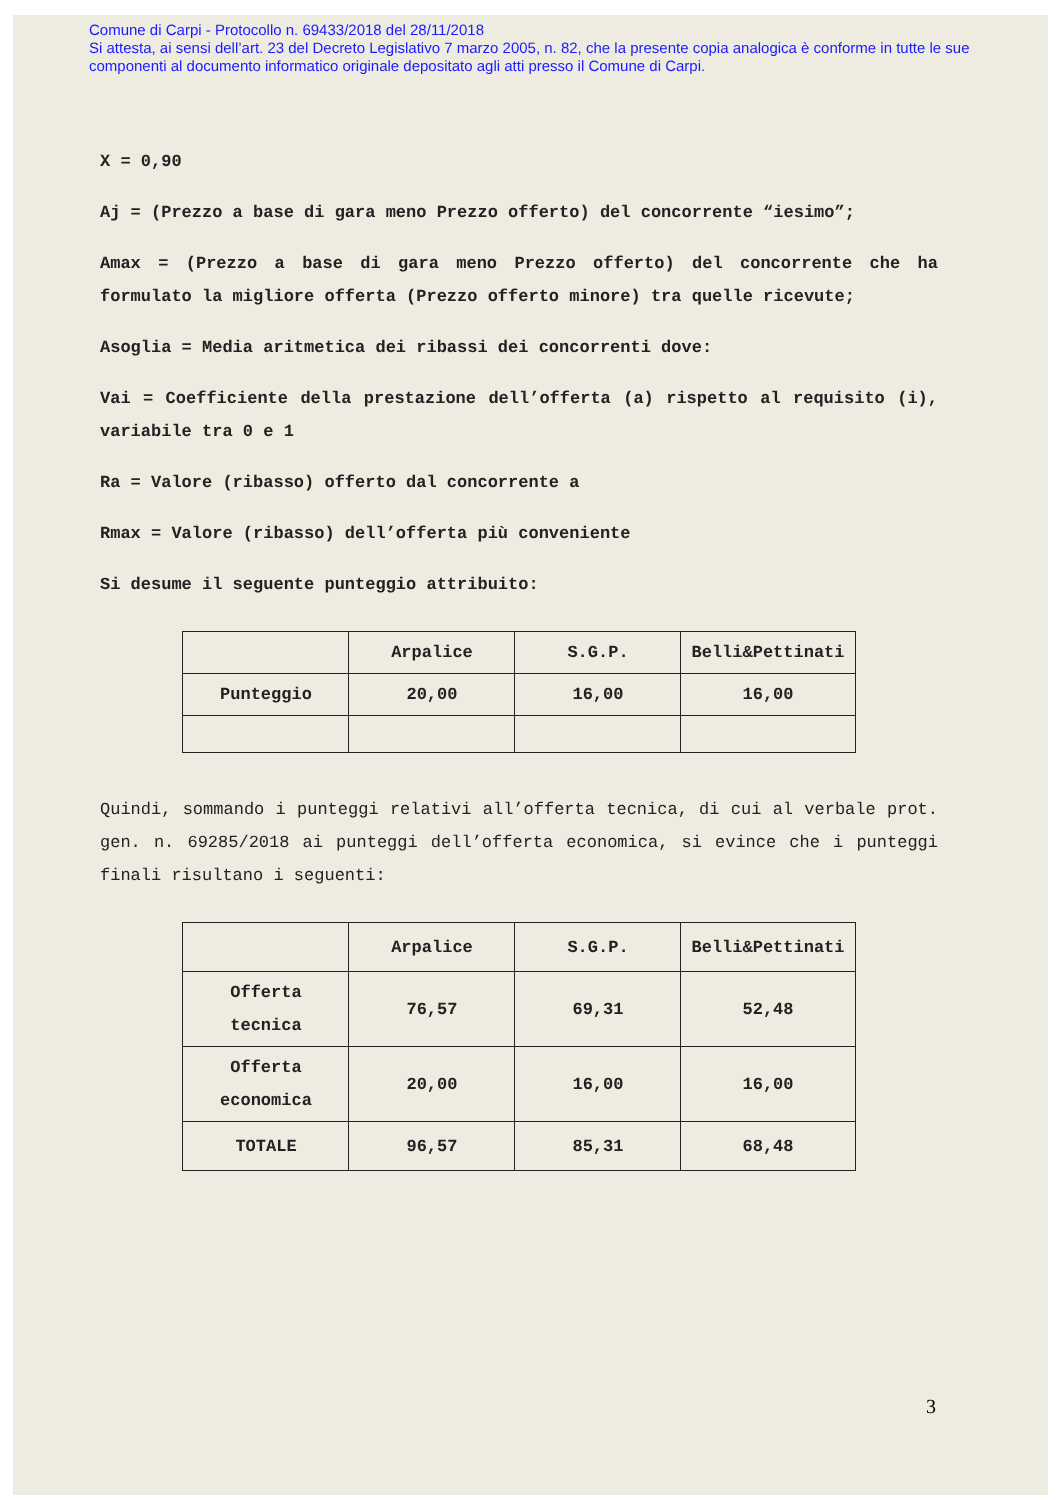Comune di Carpi - Protocollo n. 69433/2018 del 28/11/2018
Si attesta, ai sensi dell’art. 23 del Decreto Legislativo 7 marzo 2005, n. 82, che la presente copia analogica è conforme in tutte le sue componenti al documento informatico originale depositato agli atti presso il Comune di Carpi.
X = 0,90
Aj = (Prezzo a base di gara meno Prezzo offerto) del concorrente “iesimo”;
Amax = (Prezzo a base di gara meno Prezzo offerto) del concorrente che ha formulato la migliore offerta (Prezzo offerto minore) tra quelle ricevute;
Asoglia = Media aritmetica dei ribassi dei concorrenti dove:
Vai = Coefficiente della prestazione dell’offerta (a) rispetto al requisito (i), variabile tra 0 e 1
Ra = Valore (ribasso) offerto dal concorrente a
Rmax = Valore (ribasso) dell’offerta più conveniente
Si desume il seguente punteggio attribuito:
| | Arpalice | S.G.P. | Belli&Pettinati |
| --- | --- | --- | --- |
| Punteggio | 20,00 | 16,00 | 16,00 |
Quindi, sommando i punteggi relativi all’offerta tecnica, di cui al verbale prot. gen. n. 69285/2018 ai punteggi dell’offerta economica, si evince che i punteggi finali risultano i seguenti:
| | Arpalice | S.G.P. | Belli&Pettinati |
| --- | --- | --- | --- |
| Offerta tecnica | 76,57 | 69,31 | 52,48 |
| Offerta economica | 20,00 | 16,00 | 16,00 |
| TOTALE | 96,57 | 85,31 | 68,48 |
3